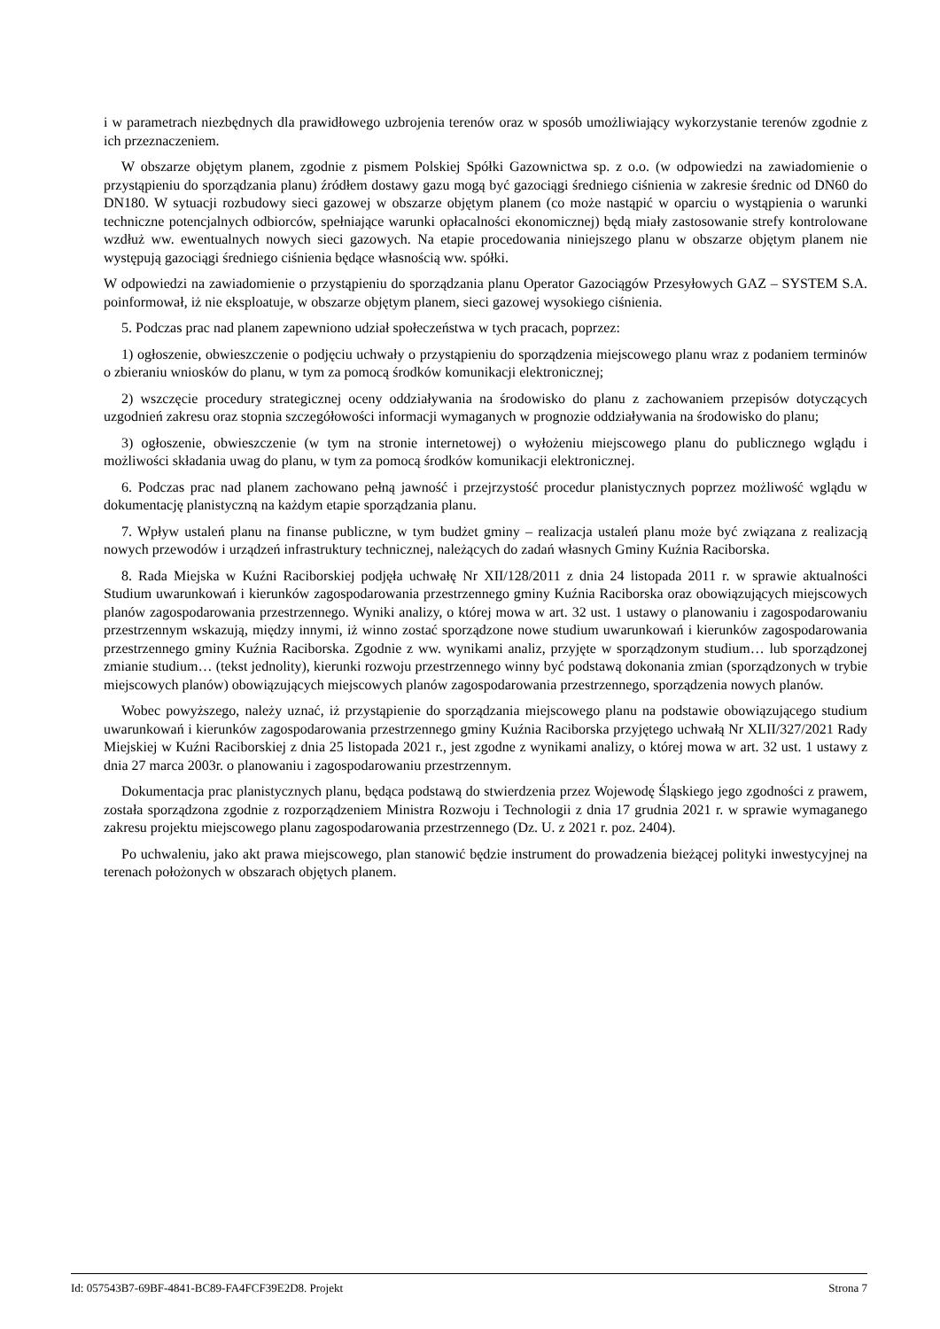i w parametrach niezbędnych dla prawidłowego uzbrojenia terenów oraz w sposób umożliwiający wykorzystanie terenów zgodnie z ich przeznaczeniem.
W obszarze objętym planem, zgodnie z pismem Polskiej Spółki Gazownictwa sp. z o.o. (w odpowiedzi na zawiadomienie o przystąpieniu do sporządzania planu) źródłem dostawy gazu mogą być gazociągi średniego ciśnienia w zakresie średnic od DN60 do DN180. W sytuacji rozbudowy sieci gazowej w obszarze objętym planem (co może nastąpić w oparciu o wystąpienia o warunki techniczne potencjalnych odbiorców, spełniające warunki opłacalności ekonomicznej) będą miały zastosowanie strefy kontrolowane wzdłuż ww. ewentualnych nowych sieci gazowych. Na etapie procedowania niniejszego planu w obszarze objętym planem nie występują gazociągi średniego ciśnienia będące własnością ww. spółki.
W odpowiedzi na zawiadomienie o przystąpieniu do sporządzania planu Operator Gazociągów Przesyłowych GAZ – SYSTEM S.A. poinformował, iż nie eksploatuje, w obszarze objętym planem, sieci gazowej wysokiego ciśnienia.
5. Podczas prac nad planem zapewniono udział społeczeństwa w tych pracach, poprzez:
1) ogłoszenie, obwieszczenie o podjęciu uchwały o przystąpieniu do sporządzenia miejscowego planu wraz z podaniem terminów o zbieraniu wniosków do planu, w tym za pomocą środków komunikacji elektronicznej;
2) wszczęcie procedury strategicznej oceny oddziaływania na środowisko do planu z zachowaniem przepisów dotyczących uzgodnień zakresu oraz stopnia szczegółowości informacji wymaganych w prognozie oddziaływania na środowisko do planu;
3) ogłoszenie, obwieszczenie (w tym na stronie internetowej) o wyłożeniu miejscowego planu do publicznego wglądu i możliwości składania uwag do planu, w tym za pomocą środków komunikacji elektronicznej.
6. Podczas prac nad planem zachowano pełną jawność i przejrzystość procedur planistycznych poprzez możliwość wglądu w dokumentację planistyczną na każdym etapie sporządzania planu.
7. Wpływ ustaleń planu na finanse publiczne, w tym budżet gminy – realizacja ustaleń planu może być związana z realizacją nowych przewodów i urządzeń infrastruktury technicznej, należących do zadań własnych Gminy Kuźnia Raciborska.
8. Rada Miejska w Kuźni Raciborskiej podjęła uchwałę Nr XII/128/2011 z dnia 24 listopada 2011 r. w sprawie aktualności Studium uwarunkowań i kierunków zagospodarowania przestrzennego gminy Kuźnia Raciborska oraz obowiązujących miejscowych planów zagospodarowania przestrzennego. Wyniki analizy, o której mowa w art. 32 ust. 1 ustawy o planowaniu i zagospodarowaniu przestrzennym wskazują, między innymi, iż winno zostać sporządzone nowe studium uwarunkowań i kierunków zagospodarowania przestrzennego gminy Kuźnia Raciborska. Zgodnie z ww. wynikami analiz, przyjęte w sporządzonym studium… lub sporządzonej zmianie studium… (tekst jednolity), kierunki rozwoju przestrzennego winny być podstawą dokonania zmian (sporządzonych w trybie miejscowych planów) obowiązujących miejscowych planów zagospodarowania przestrzennego, sporządzenia nowych planów.
Wobec powyższego, należy uznać, iż przystąpienie do sporządzania miejscowego planu na podstawie obowiązującego studium uwarunkowań i kierunków zagospodarowania przestrzennego gminy Kuźnia Raciborska przyjętego uchwałą Nr XLII/327/2021 Rady Miejskiej w Kuźni Raciborskiej z dnia 25 listopada 2021 r., jest zgodne z wynikami analizy, o której mowa w art. 32 ust. 1 ustawy z dnia 27 marca 2003r. o planowaniu i zagospodarowaniu przestrzennym.
Dokumentacja prac planistycznych planu, będąca podstawą do stwierdzenia przez Wojewodę Śląskiego jego zgodności z prawem, została sporządzona zgodnie z rozporządzeniem Ministra Rozwoju i Technologii z dnia 17 grudnia 2021 r. w sprawie wymaganego zakresu projektu miejscowego planu zagospodarowania przestrzennego (Dz. U. z 2021 r. poz. 2404).
Po uchwaleniu, jako akt prawa miejscowego, plan stanowić będzie instrument do prowadzenia bieżącej polityki inwestycyjnej na terenach położonych w obszarach objętych planem.
Id: 057543B7-69BF-4841-BC89-FA4FCF39E2D8. Projekt Strona 7